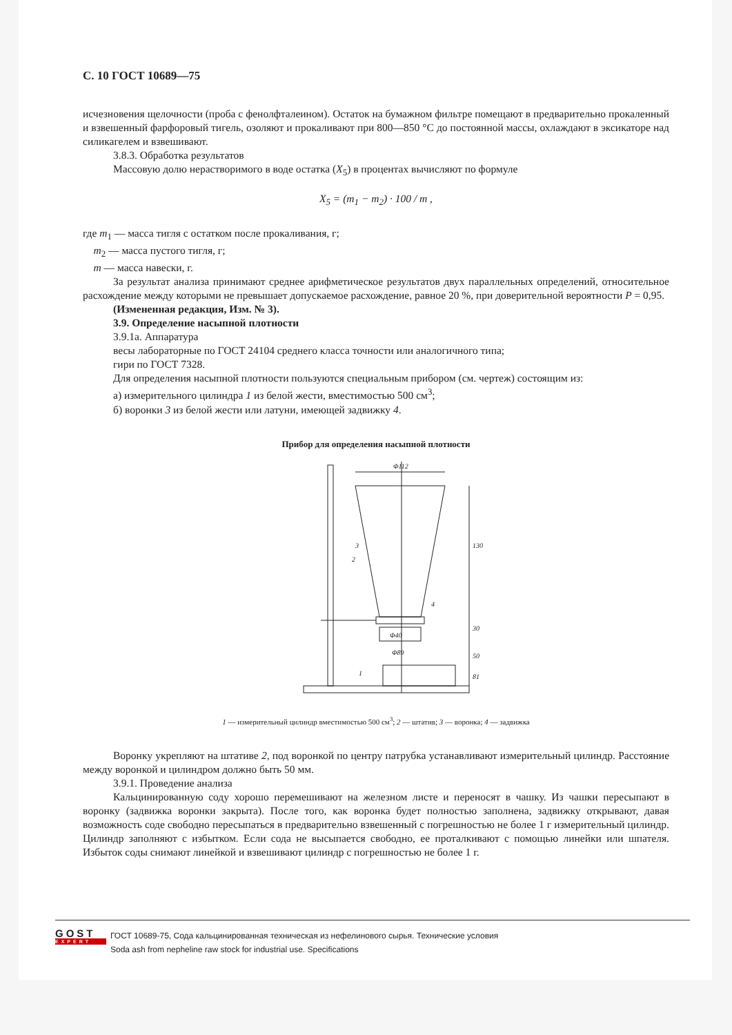С. 10 ГОСТ 10689—75
исчезновения щелочности (проба с фенолфталеином). Остаток на бумажном фильтре помещают в предварительно прокаленный и взвешенный фарфоровый тигель, озоляют и прокаливают при 800—850 °С до постоянной массы, охлаждают в эксикаторе над силикагелем и взвешивают.
3.8.3. Обработка результатов
Массовую долю нерастворимого в воде остатка (X<sub>5</sub>) в процентах вычисляют по формуле
X<sub>5</sub> = (m<sub>1</sub> − m<sub>2</sub>) · 100 / m ,
где m<sub>1</sub> — масса тигля с остатком после прокаливания, г;
m<sub>2</sub> — масса пустого тигля, г;
m — масса навески, г.
За результат анализа принимают среднее арифметическое результатов двух параллельных определений, относительное расхождение между которыми не превышает допускаемое расхождение, равное 20 %, при доверительной вероятности P = 0,95.
(Измененная редакция, Изм. № 3).
3.9. Определение насыпной плотности
3.9.1а. Аппаратура
весы лабораторные по ГОСТ 24104 среднего класса точности или аналогичного типа;
гири по ГОСТ 7328.
Для определения насыпной плотности пользуются специальным прибором (см. чертеж) состоящим из:
а) измерительного цилиндра 1 из белой жести, вместимостью 500 см<sup>3</sup>;
б) воронки 3 из белой жести или латуни, имеющей задвижку 4.
Прибор для определения насыпной плотности
Φ112
Φ89
Φ40
3
2
4
1
130
30
50
81
1 — измерительный цилиндр вместимостью 500 см<sup>3</sup>; 2 — штатив; 3 — воронка; 4 — задвижка
Воронку укрепляют на штативе 2, под воронкой по центру патрубка устанавливают измерительный цилиндр. Расстояние между воронкой и цилиндром должно быть 50 мм.
3.9.1. Проведение анализа
Кальцинированную соду хорошо перемешивают на железном листе и переносят в чашку. Из чашки пересыпают в воронку (задвижка воронки закрыта). После того, как воронка будет полностью заполнена, задвижку открывают, давая возможность соде свободно пересыпаться в предварительно взвешенный с погрешностью не более 1 г измерительный цилиндр. Цилиндр заполняют с избытком. Если сода не высыпается свободно, ее проталкивают с помощью линейки или шпателя. Избыток соды снимают линейкой и взвешивают цилиндр с погрешностью не более 1 г.
GOST
EXPERT
ГОСТ 10689-75, Сода кальцинированная техническая из нефелинового сырья. Технические условия
Soda ash from nepheline raw stock for industrial use. Specifications